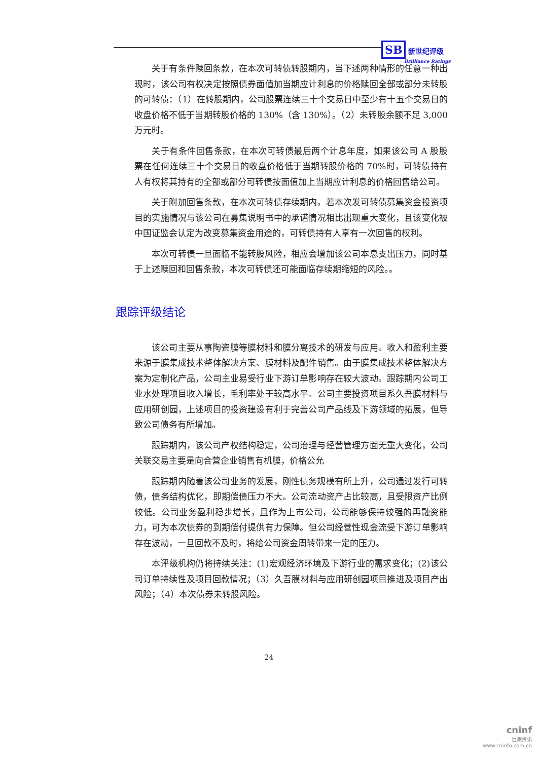SB 新世纪评级
Brilliance Ratings
关于有条件赎回条款，在本次可转债转股期内，当下述两种情形的任意一种出现时，该公司有权决定按照债券面值加当期应计利息的价格赎回全部或部分未转股的可转债：（1）在转股期内，公司股票连续三十个交易日中至少有十五个交易日的收盘价格不低于当期转股价格的 130%（含 130%）。（2）未转股余额不足 3,000 万元时。
关于有条件回售条款，在本次可转债最后两个计息年度，如果该公司 A 股股票在任何连续三十个交易日的收盘价格低于当期转股价格的 70%时，可转债持有人有权将其持有的全部或部分可转债按面值加上当期应计利息的价格回售给公司。
关于附加回售条款，在本次可转债存续期内，若本次发可转债募集资金投资项目的实施情况与该公司在募集说明书中的承诺情况相比出现重大变化，且该变化被中国证监会认定为改变募集资金用途的，可转债持有人享有一次回售的权利。
本次可转债一旦面临不能转股风险，相应会增加该公司本息支出压力，同时基于上述赎回和回售条款，本次可转债还可能面临存续期缩短的风险。。
跟踪评级结论
该公司主要从事陶瓷膜等膜材料和膜分离技术的研发与应用。收入和盈利主要来源于膜集成技术整体解决方案、膜材料及配件销售。由于膜集成技术整体解决方案为定制化产品，公司主业易受行业下游订单影响存在较大波动。跟踪期内公司工业水处理项目收入增长，毛利率处于较高水平。公司主要投资项目系久吾膜材料与应用研创园，上述项目的投资建设有利于完善公司产品线及下游领域的拓展，但导致公司债务有所增加。
跟踪期内，该公司产权结构稳定，公司治理与经营管理方面无重大变化，公司关联交易主要是向合营企业销售有机膜，价格公允
跟踪期内随着该公司业务的发展，刚性债务规模有所上升，公司通过发行可转债，债务结构优化，即期偿债压力不大。公司流动资产占比较高，且受限资产比例较低。公司业务盈利稳步增长，且作为上市公司，公司能够保持较强的再融资能力，可为本次债券的到期偿付提供有力保障。但公司经营性现金流受下游订单影响存在波动，一旦回款不及时，将给公司资金周转带来一定的压力。
本评级机构仍将持续关注：(1)宏观经济环境及下游行业的需求变化；(2)该公司订单持续性及项目回款情况；（3）久吾膜材料与应用研创园项目推进及项目产出风险；（4）本次债券未转股风险。
24
cninf
巨潮资讯
www.cninfo.com.cn